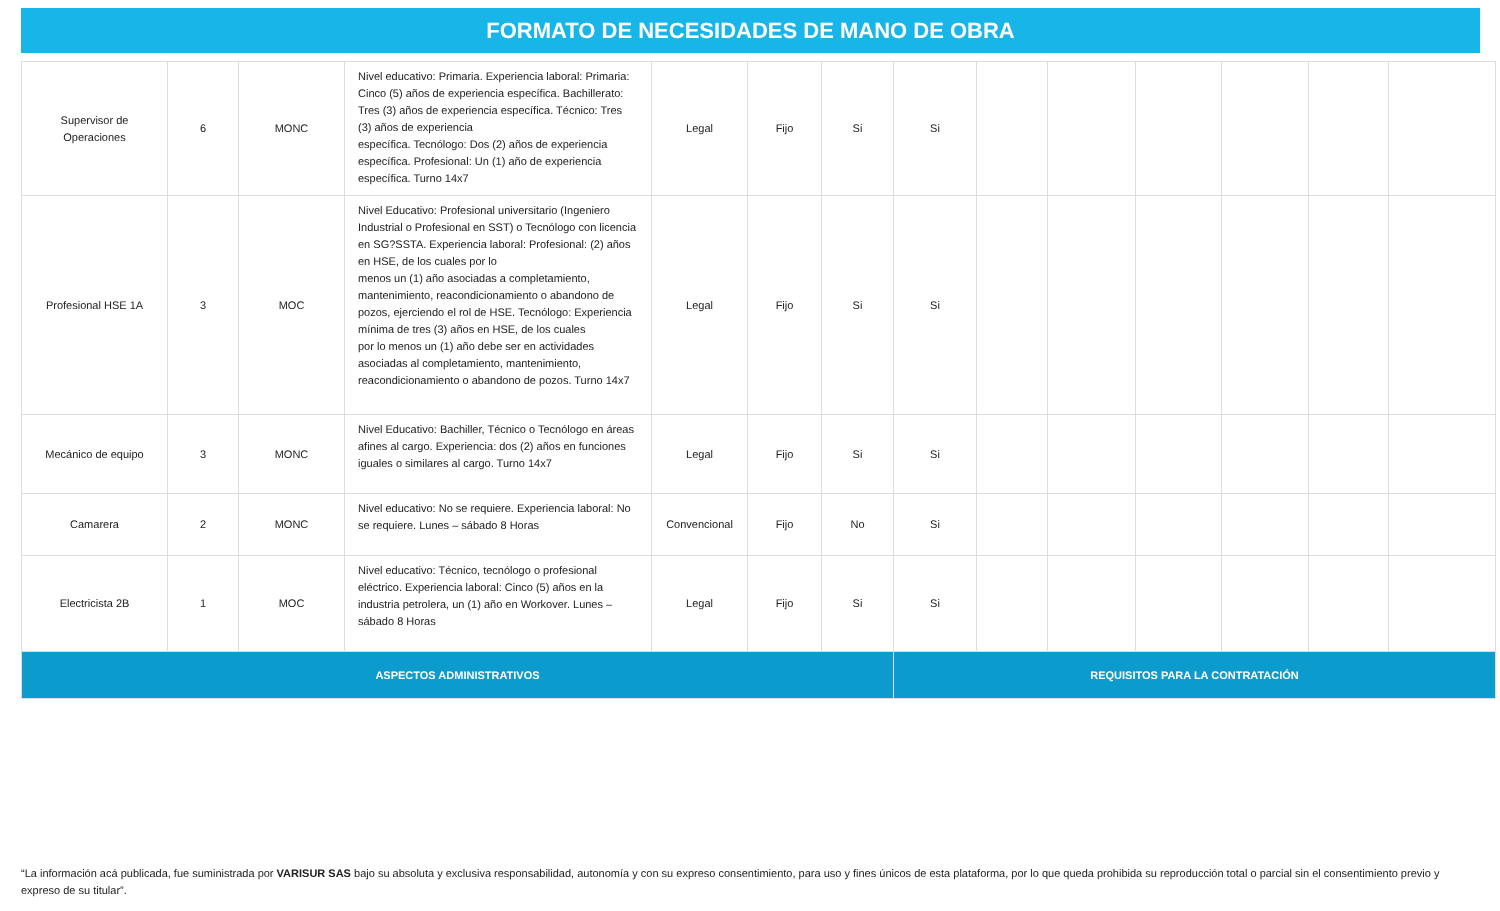FORMATO DE NECESIDADES DE MANO DE OBRA
| Supervisor de Operaciones | 6 | MONC | Nivel educativo: Primaria. Experiencia laboral: Primaria: Cinco (5) años de experiencia específica. Bachillerato: Tres (3) años de experiencia específica. Técnico: Tres (3) años de experiencia específica. Tecnólogo: Dos (2) años de experiencia específica. Profesional: Un (1) año de experiencia específica. Turno 14x7 | Legal | Fijo | Si | Si | | | | | | |
| Profesional HSE 1A | 3 | MOC | Nivel Educativo: Profesional universitario (Ingeniero Industrial o Profesional en SST) o Tecnólogo con licencia en SG?SSTA. Experiencia laboral: Profesional: (2) años en HSE, de los cuales por lo menos un (1) año asociadas a completamiento, mantenimiento, reacondicionamiento o abandono de pozos, ejerciendo el rol de HSE. Tecnólogo: Experiencia mínima de tres (3) años en HSE, de los cuales por lo menos un (1) año debe ser en actividades asociadas al completamiento, mantenimiento, reacondicionamiento o abandono de pozos. Turno 14x7 | Legal | Fijo | Si | Si | | | | | | |
| Mecánico de equipo | 3 | MONC | Nivel Educativo: Bachiller, Técnico o Tecnólogo en áreas afines al cargo. Experiencia: dos (2) años en funciones iguales o similares al cargo. Turno 14x7 | Legal | Fijo | Si | Si | | | | | | |
| Camarera | 2 | MONC | Nivel educativo: No se requiere. Experiencia laboral: No se requiere. Lunes – sábado 8 Horas | Convencional | Fijo | No | Si | | | | | | |
| Electricista 2B | 1 | MOC | Nivel educativo: Técnico, tecnólogo o profesional eléctrico. Experiencia laboral: Cinco (5) años en la industria petrolera, un (1) año en Workover. Lunes – sábado 8 Horas | Legal | Fijo | Si | Si | | | | | | |
| ASPECTOS ADMINISTRATIVOS | | | | | | | REQUISITOS PARA LA CONTRATACIÓN | | | | | | |
“La información acá publicada, fue suministrada por VARISUR SAS bajo su absoluta y exclusiva responsabilidad, autonomía y con su expreso consentimiento, para uso y fines únicos de esta plataforma, por lo que queda prohibida su reproducción total o parcial sin el consentimiento previo y expreso de su titular”.